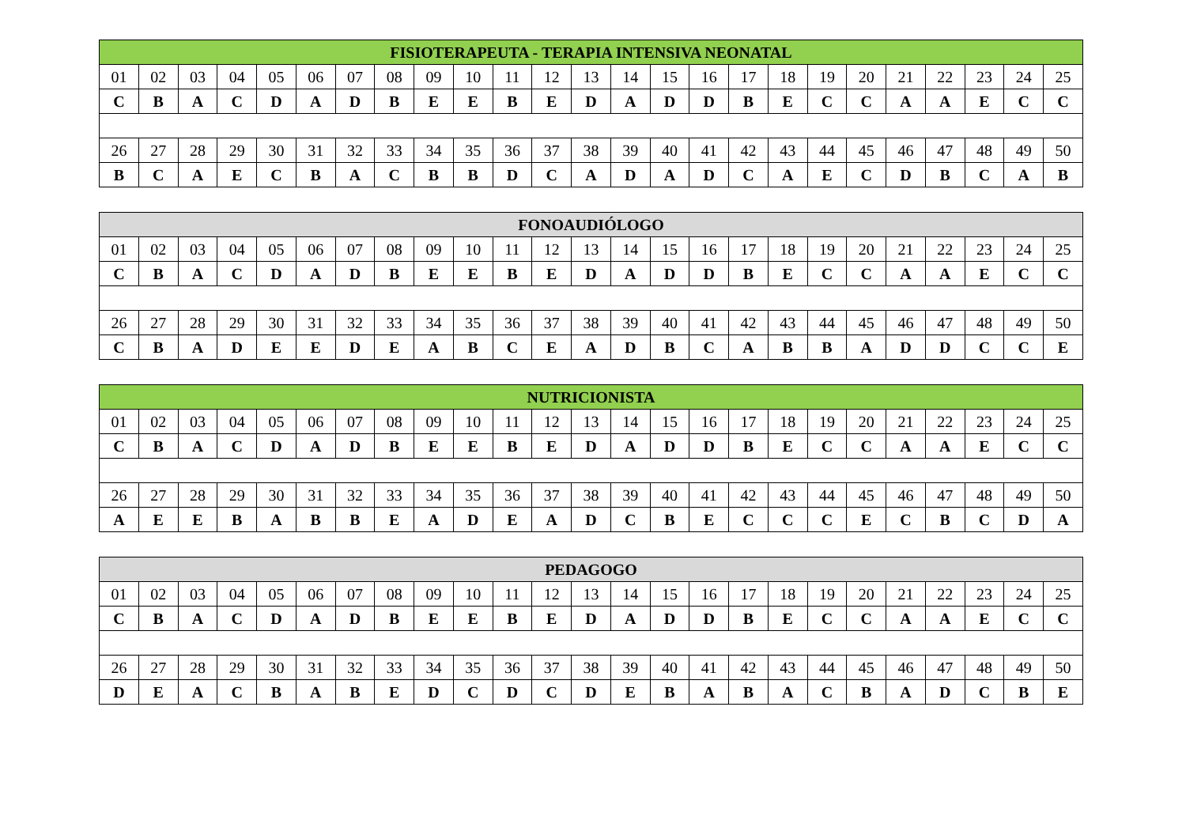| FISIOTERAPEUTA - TERAPIA INTENSIVA NEONATAL | | | | | | | | | | | | | | | | | | | | | | | | |
| --- | --- | --- | --- | --- | --- | --- | --- | --- | --- | --- | --- | --- | --- | --- | --- | --- | --- | --- | --- | --- | --- | --- | --- | --- |
| 01 | 02 | 03 | 04 | 05 | 06 | 07 | 08 | 09 | 10 | 11 | 12 | 13 | 14 | 15 | 16 | 17 | 18 | 19 | 20 | 21 | 22 | 23 | 24 | 25 |
| C | B | A | C | D | A | D | B | E | E | B | E | D | A | D | D | B | E | C | C | A | A | E | C | C |
| 26 | 27 | 28 | 29 | 30 | 31 | 32 | 33 | 34 | 35 | 36 | 37 | 38 | 39 | 40 | 41 | 42 | 43 | 44 | 45 | 46 | 47 | 48 | 49 | 50 |
| B | C | A | E | C | B | A | C | B | B | D | C | A | D | A | D | C | A | E | C | D | B | C | A | B |
| FONOAUDIÓLOGO | | | | | | | | | | | | | | | | | | | | | | | | |
| --- | --- | --- | --- | --- | --- | --- | --- | --- | --- | --- | --- | --- | --- | --- | --- | --- | --- | --- | --- | --- | --- | --- | --- | --- |
| 01 | 02 | 03 | 04 | 05 | 06 | 07 | 08 | 09 | 10 | 11 | 12 | 13 | 14 | 15 | 16 | 17 | 18 | 19 | 20 | 21 | 22 | 23 | 24 | 25 |
| C | B | A | C | D | A | D | B | E | E | B | E | D | A | D | D | B | E | C | C | A | A | E | C | C |
| 26 | 27 | 28 | 29 | 30 | 31 | 32 | 33 | 34 | 35 | 36 | 37 | 38 | 39 | 40 | 41 | 42 | 43 | 44 | 45 | 46 | 47 | 48 | 49 | 50 |
| C | B | A | D | E | E | D | E | A | B | C | E | A | D | B | C | A | B | B | A | D | D | C | C | E |
| NUTRICIONISTA | | | | | | | | | | | | | | | | | | | | | | | | |
| --- | --- | --- | --- | --- | --- | --- | --- | --- | --- | --- | --- | --- | --- | --- | --- | --- | --- | --- | --- | --- | --- | --- | --- | --- |
| 01 | 02 | 03 | 04 | 05 | 06 | 07 | 08 | 09 | 10 | 11 | 12 | 13 | 14 | 15 | 16 | 17 | 18 | 19 | 20 | 21 | 22 | 23 | 24 | 25 |
| C | B | A | C | D | A | D | B | E | E | B | E | D | A | D | D | B | E | C | C | A | A | E | C | C |
| 26 | 27 | 28 | 29 | 30 | 31 | 32 | 33 | 34 | 35 | 36 | 37 | 38 | 39 | 40 | 41 | 42 | 43 | 44 | 45 | 46 | 47 | 48 | 49 | 50 |
| A | E | E | B | A | B | B | E | A | D | E | A | D | C | B | E | C | C | C | E | C | B | C | D | A |
| PEDAGOGO | | | | | | | | | | | | | | | | | | | | | | | | |
| --- | --- | --- | --- | --- | --- | --- | --- | --- | --- | --- | --- | --- | --- | --- | --- | --- | --- | --- | --- | --- | --- | --- | --- | --- |
| 01 | 02 | 03 | 04 | 05 | 06 | 07 | 08 | 09 | 10 | 11 | 12 | 13 | 14 | 15 | 16 | 17 | 18 | 19 | 20 | 21 | 22 | 23 | 24 | 25 |
| C | B | A | C | D | A | D | B | E | E | B | E | D | A | D | D | B | E | C | C | A | A | E | C | C |
| 26 | 27 | 28 | 29 | 30 | 31 | 32 | 33 | 34 | 35 | 36 | 37 | 38 | 39 | 40 | 41 | 42 | 43 | 44 | 45 | 46 | 47 | 48 | 49 | 50 |
| D | E | A | C | B | A | B | E | D | C | D | C | D | E | B | A | B | A | C | B | A | D | C | B | E |